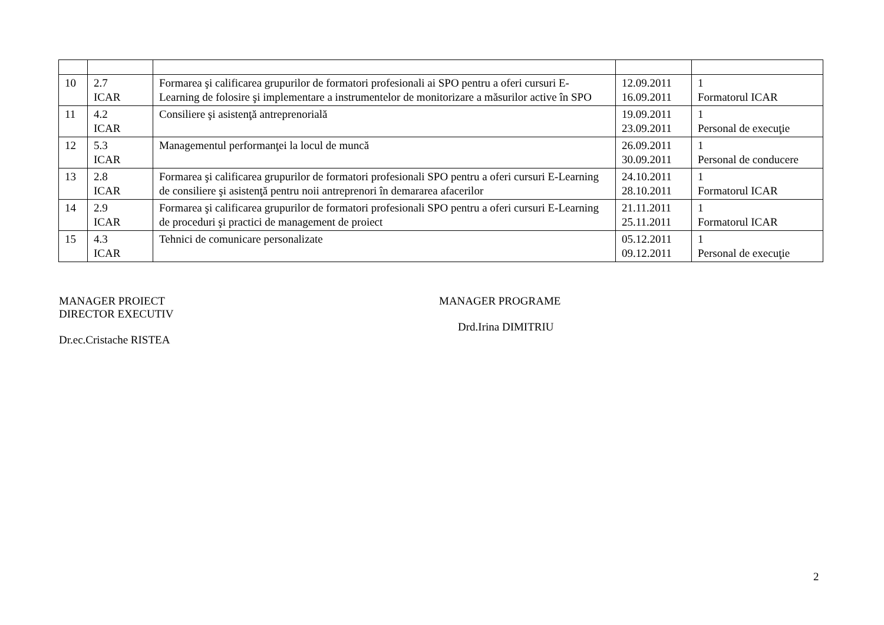| 10 | 2.7 ICAR | Formarea şi calificarea grupurilor de formatori profesionali ai SPO pentru a oferi cursuri E-Learning de folosire şi implementare a instrumentelor de monitorizare a măsurilor active în SPO | 12.09.2011 16.09.2011 | 1 Formatorul ICAR |
| 11 | 4.2 ICAR | Consiliere şi asistenţă antreprenorială | 19.09.2011 23.09.2011 | 1 Personal de execuţie |
| 12 | 5.3 ICAR | Managementul performanţei la locul de muncă | 26.09.2011 30.09.2011 | 1 Personal de conducere |
| 13 | 2.8 ICAR | Formarea şi calificarea grupurilor de formatori profesionali SPO pentru a oferi cursuri E-Learning de consiliere şi asistenţă pentru noii antreprenori în demararea afacerilor | 24.10.2011 28.10.2011 | 1 Formatorul ICAR |
| 14 | 2.9 ICAR | Formarea şi calificarea grupurilor de formatori profesionali SPO pentru a oferi cursuri E-Learning de proceduri şi practici de management de proiect | 21.11.2011 25.11.2011 | 1 Formatorul ICAR |
| 15 | 4.3 ICAR | Tehnici de comunicare personalizate | 05.12.2011 09.12.2011 | 1 Personal de execuţie |
MANAGER PROIECT
DIRECTOR EXECUTIV
Dr.ec.Cristache RISTEA
MANAGER PROGRAME
Drd.Irina DIMITRIU
2